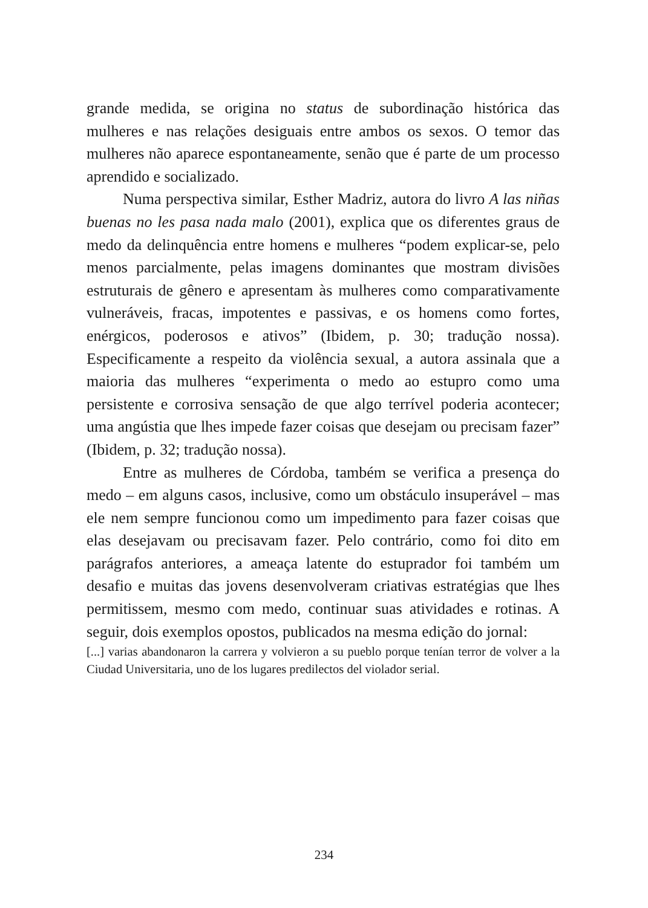grande medida, se origina no status de subordinação histórica das mulheres e nas relações desiguais entre ambos os sexos. O temor das mulheres não aparece espontaneamente, senão que é parte de um processo aprendido e socializado.
Numa perspectiva similar, Esther Madriz, autora do livro A las niñas buenas no les pasa nada malo (2001), explica que os diferentes graus de medo da delinquência entre homens e mulheres “podem explicar-se, pelo menos parcialmente, pelas imagens dominantes que mostram divisões estruturais de gênero e apresentam às mulheres como comparativamente vulneráveis, fracas, impotentes e passivas, e os homens como fortes, enérgicos, poderosos e ativos” (Ibidem, p. 30; tradução nossa). Especificamente a respeito da violência sexual, a autora assinala que a maioria das mulheres “experimenta o medo ao estupro como uma persistente e corrosiva sensação de que algo terrível poderia acontecer; uma angústia que lhes impede fazer coisas que desejam ou precisam fazer” (Ibidem, p. 32; tradução nossa).
Entre as mulheres de Córdoba, também se verifica a presença do medo – em alguns casos, inclusive, como um obstáculo insuperável – mas ele nem sempre funcionou como um impedimento para fazer coisas que elas desejavam ou precisavam fazer. Pelo contrário, como foi dito em parágrafos anteriores, a ameaça latente do estuprador foi também um desafio e muitas das jovens desenvolveram criativas estratégias que lhes permitissem, mesmo com medo, continuar suas atividades e rotinas. A seguir, dois exemplos opostos, publicados na mesma edição do jornal:
[...] varias abandonaron la carrera y volvieron a su pueblo porque tenían terror de volver a la Ciudad Universitaria, uno de los lugares predilectos del violador serial.
234